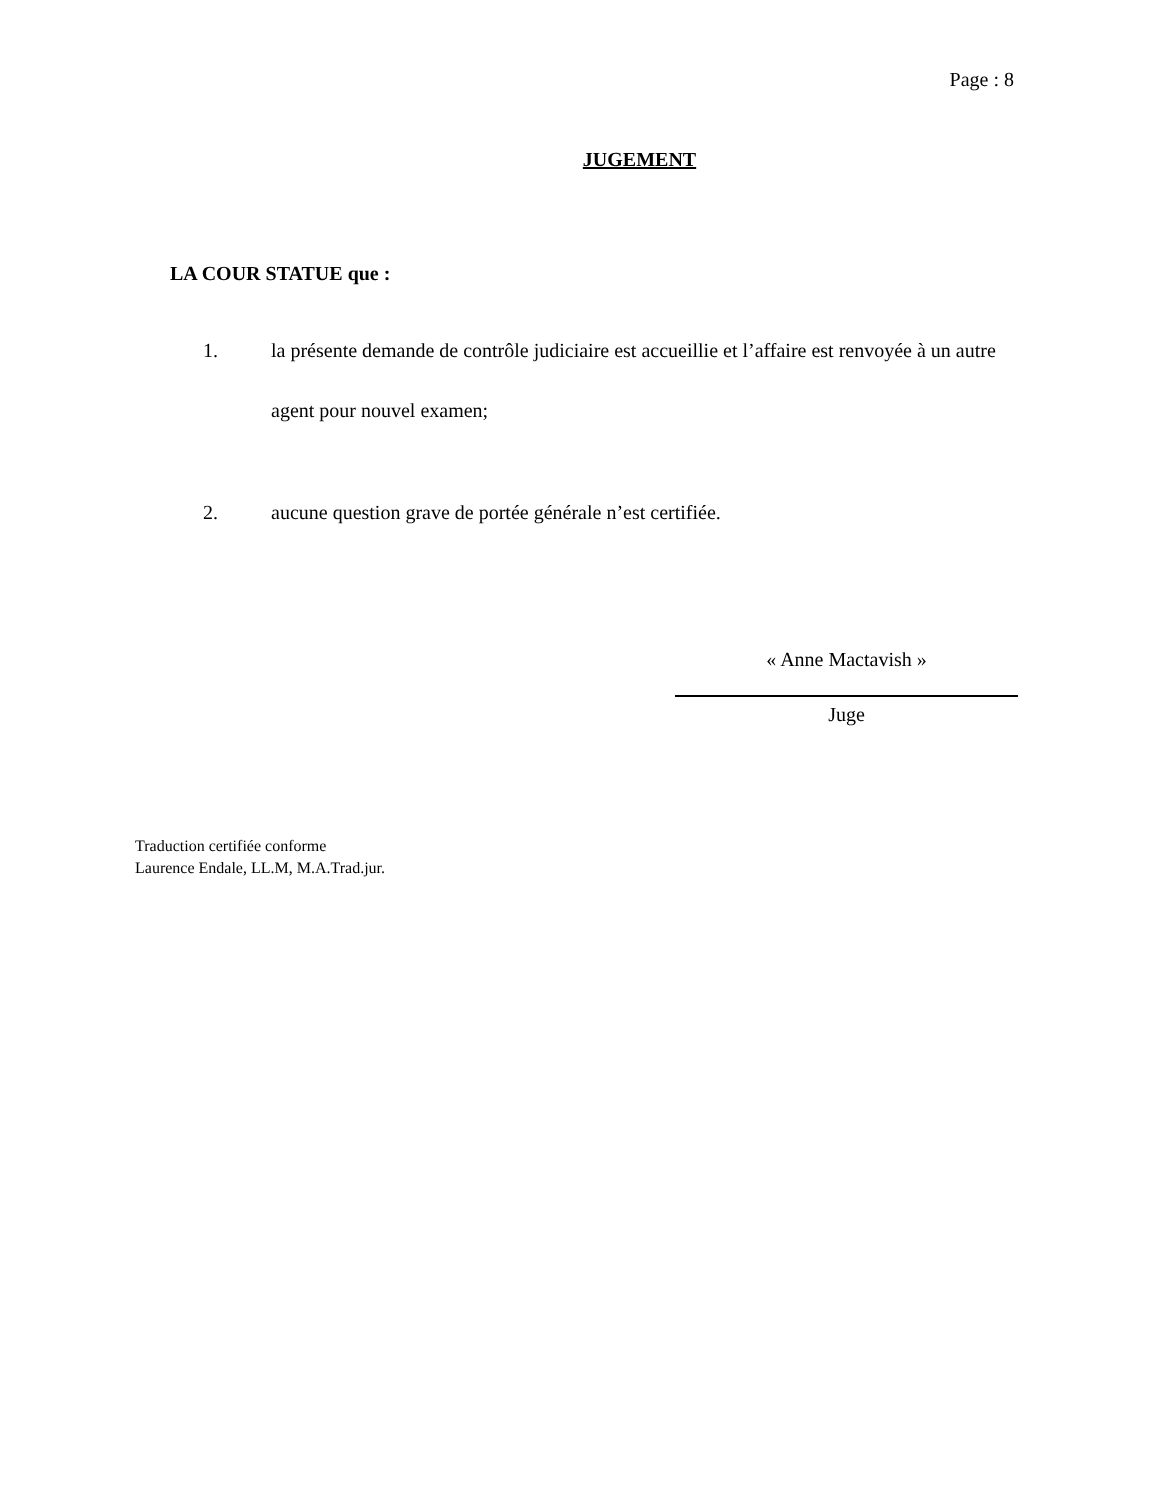Page : 8
JUGEMENT
LA COUR STATUE que :
1. la présente demande de contrôle judiciaire est accueillie et l’affaire est renvoyée à un autre agent pour nouvel examen;
2. aucune question grave de portée générale n’est certifiée.
« Anne Mactavish »
Juge
Traduction certifiée conforme
Laurence Endale, LL.M, M.A.Trad.jur.